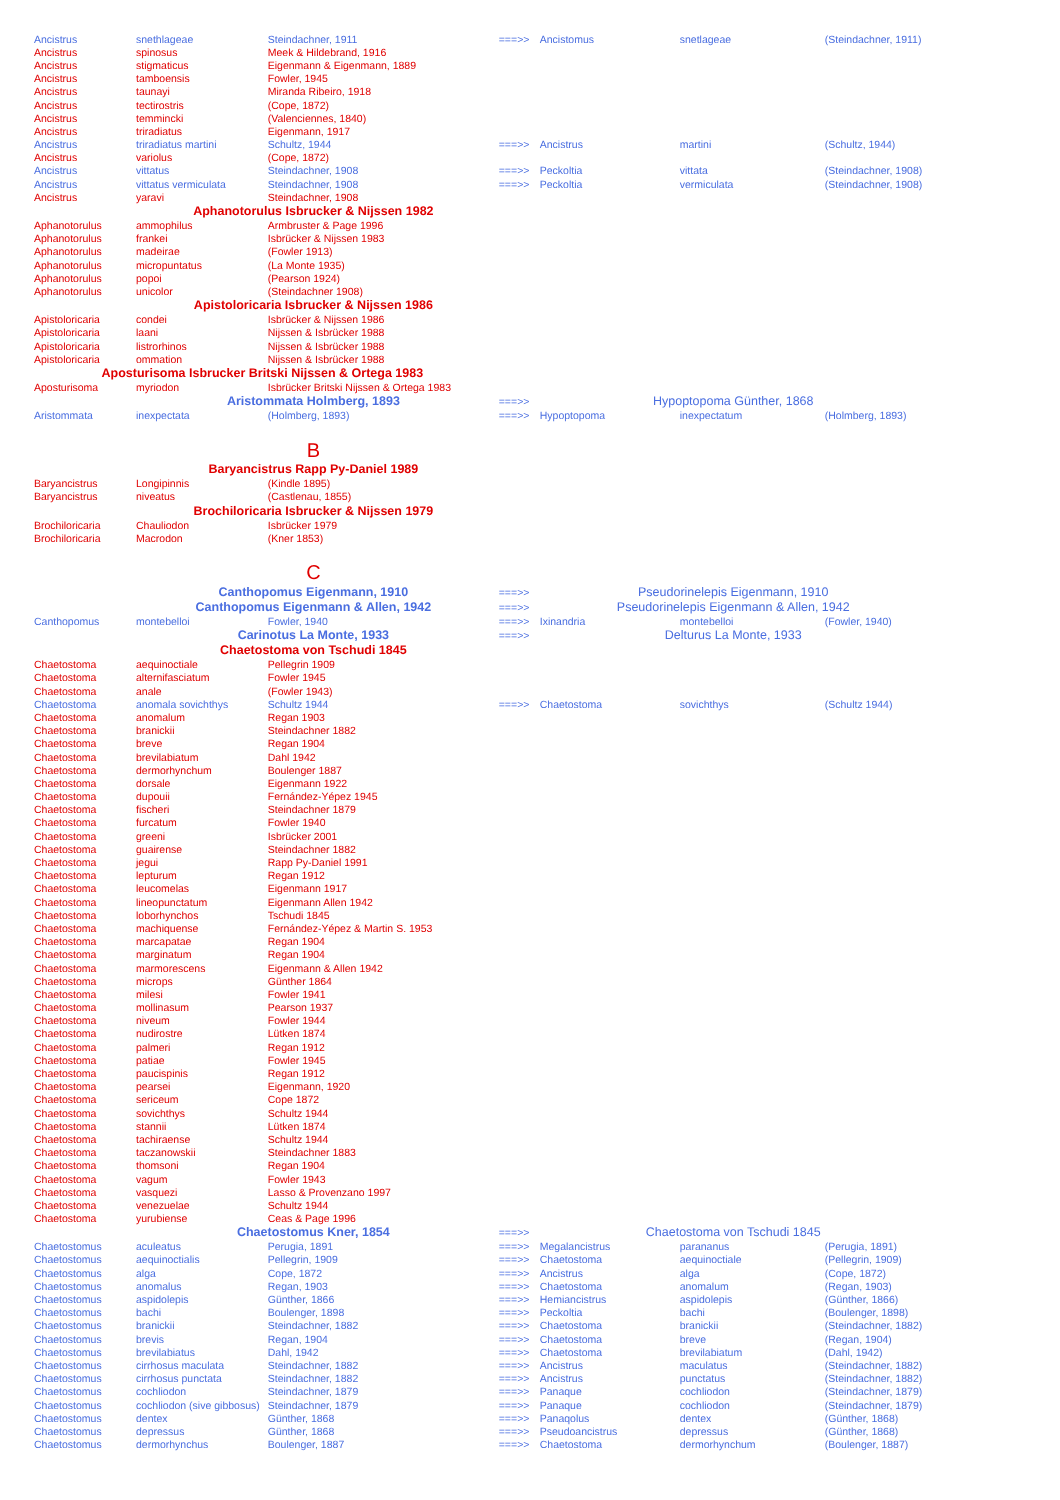| Ancistrus | snethlageae | Steindachner, 1911 | ===>> | Ancistomus | snetlageae | (Steindachner, 1911) |
| Ancistrus | spinosus | Meek & Hildebrand, 1916 | | | | |
| Ancistrus | stigmaticus | Eigenmann & Eigenmann, 1889 | | | | |
| Ancistrus | tamboensis | Fowler, 1945 | | | | |
| Ancistrus | taunayi | Miranda Ribeiro, 1918 | | | | |
| Ancistrus | tectirostris | (Cope, 1872) | | | | |
| Ancistrus | temmincki | (Valenciennes, 1840) | | | | |
| Ancistrus | triradiatus | Eigenmann, 1917 | | | | |
| Ancistrus | triradiatus martini | Schultz, 1944 | ===>> | Ancistrus | martini | (Schultz, 1944) |
| Ancistrus | variolus | (Cope, 1872) | | | | |
| Ancistrus | vittatus | Steindachner, 1908 | ===>> | Peckoltia | vittata | (Steindachner, 1908) |
| Ancistrus | vittatus vermiculata | Steindachner, 1908 | ===>> | Peckoltia | vermiculata | (Steindachner, 1908) |
| Ancistrus | yaravi | Steindachner, 1908 | | | | |
| | Aphanotorulus Isbrucker & Nijssen 1982 | | | | | |
| Aphanotorulus | ammophilus | Armbruster & Page 1996 | | | | |
| Aphanotorulus | frankei | Isbrücker & Nijssen 1983 | | | | |
| Aphanotorulus | madeirae | (Fowler 1913) | | | | |
| Aphanotorulus | micropuntatus | (La Monte 1935) | | | | |
| Aphanotorulus | popoi | (Pearson 1924) | | | | |
| Aphanotorulus | unicolor | (Steindachner 1908) | | | | |
| | Apistoloricaria Isbrucker & Nijssen 1986 | | | | | |
| Apistoloricaria | condei | Isbrücker & Nijssen 1986 | | | | |
| Apistoloricaria | laani | Nijssen & Isbrücker 1988 | | | | |
| Apistoloricaria | listrorhinos | Nijssen & Isbrücker 1988 | | | | |
| Apistoloricaria | ommation | Nijssen & Isbrücker 1988 | | | | |
| Aposturisoma Isbrucker Britski Nijssen & Ortega 1983 | | | | | | |
| Aposturisoma | myriodon | Isbrücker Britski Nijssen & Ortega 1983 | | | | |
| | Aristommata Holmberg, 1893 | | ===>> | Hypoptopoma Günther, 1868 | | |
| Aristommata | inexpectata | (Holmberg, 1893) | ===>> | Hypoptopoma | inexpectatum | (Holmberg, 1893) |
| | B | | | | | |
| | Baryancistrus Rapp Py-Daniel 1989 | | | | | |
| Baryancistrus | Longipinnis | (Kindle 1895) | | | | |
| Baryancistrus | niveatus | (Castlenau, 1855) | | | | |
| | Brochiloricaria Isbrucker & Nijssen 1979 | | | | | |
| Brochiloricaria | Chauliodon | Isbrücker 1979 | | | | |
| Brochiloricaria | Macrodon | (Kner 1853) | | | | |
| | C | | | | | |
| | Canthopomus Eigenmann, 1910 | | ===>> | Pseudorinelepis Eigenmann, 1910 | | |
| | Canthopomus Eigenmann & Allen, 1942 | | ===>> | Pseudorinelepis Eigenmann & Allen, 1942 | | |
| Canthopomus | montebelloi | Fowler, 1940 | ===>> | Ixinandria | montebelloi | (Fowler, 1940) |
| | Carinotus La Monte, 1933 | | ===>> | Delturus La Monte, 1933 | | |
| | Chaetostoma von Tschudi 1845 | | | | | |
| Chaetostoma | aequinoctiale | Pellegrin 1909 | | | | |
| Chaetostoma | alternifasciatum | Fowler 1945 | | | | |
| Chaetostoma | anale | (Fowler 1943) | | | | |
| Chaetostoma | anomala sovichthys | Schultz 1944 | ===>> | Chaetostoma | sovichthys | (Schultz 1944) |
| Chaetostoma | anomalum | Regan 1903 | | | | |
| Chaetostoma | branickii | Steindachner 1882 | | | | |
| Chaetostoma | breve | Regan 1904 | | | | |
| Chaetostoma | brevilabiatum | Dahl 1942 | | | | |
| Chaetostoma | dermorhynchum | Boulenger 1887 | | | | |
| Chaetostoma | dorsale | Eigenmann 1922 | | | | |
| Chaetostoma | dupouii | Fernández-Yépez 1945 | | | | |
| Chaetostoma | fischeri | Steindachner 1879 | | | | |
| Chaetostoma | furcatum | Fowler 1940 | | | | |
| Chaetostoma | greeni | Isbrücker 2001 | | | | |
| Chaetostoma | guairense | Steindachner 1882 | | | | |
| Chaetostoma | jegui | Rapp Py-Daniel 1991 | | | | |
| Chaetostoma | lepturum | Regan 1912 | | | | |
| Chaetostoma | leucomelas | Eigenmann 1917 | | | | |
| Chaetostoma | lineopunctatum | Eigenmann Allen 1942 | | | | |
| Chaetostoma | loborhynchos | Tschudi 1845 | | | | |
| Chaetostoma | machiquense | Fernández-Yépez & Martin S. 1953 | | | | |
| Chaetostoma | marcapatae | Regan 1904 | | | | |
| Chaetostoma | marginatum | Regan 1904 | | | | |
| Chaetostoma | marmorescens | Eigenmann & Allen 1942 | | | | |
| Chaetostoma | microps | Günther 1864 | | | | |
| Chaetostoma | milesi | Fowler 1941 | | | | |
| Chaetostoma | mollinasum | Pearson 1937 | | | | |
| Chaetostoma | niveum | Fowler 1944 | | | | |
| Chaetostoma | nudirostre | Lütken 1874 | | | | |
| Chaetostoma | palmeri | Regan 1912 | | | | |
| Chaetostoma | patiae | Fowler 1945 | | | | |
| Chaetostoma | paucispinis | Regan 1912 | | | | |
| Chaetostoma | pearsei | Eigenmann, 1920 | | | | |
| Chaetostoma | sericeum | Cope 1872 | | | | |
| Chaetostoma | sovichthys | Schultz 1944 | | | | |
| Chaetostoma | stannii | Lütken 1874 | | | | |
| Chaetostoma | tachiraense | Schultz 1944 | | | | |
| Chaetostoma | taczanowskii | Steindachner 1883 | | | | |
| Chaetostoma | thomsoni | Regan 1904 | | | | |
| Chaetostoma | vagum | Fowler 1943 | | | | |
| Chaetostoma | vasquezi | Lasso & Provenzano 1997 | | | | |
| Chaetostoma | venezuelae | Schultz 1944 | | | | |
| Chaetostoma | yurubiense | Ceas & Page 1996 | | | | |
| | Chaetostomus Kner, 1854 | | ===>> | Chaetostoma von Tschudi 1845 | | |
| Chaetostomus | aculeatus | Perugia, 1891 | ===>> | Megalancistrus | parananus | (Perugia, 1891) |
| Chaetostomus | aequinoctialis | Pellegrin, 1909 | ===>> | Chaetostoma | aequinoctiale | (Pellegrin, 1909) |
| Chaetostomus | alga | Cope, 1872 | ===>> | Ancistrus | alga | (Cope, 1872) |
| Chaetostomus | anomalus | Regan, 1903 | ===>> | Chaetostoma | anomalum | (Regan, 1903) |
| Chaetostomus | aspidolepis | Günther, 1866 | ===>> | Hemiancistrus | aspidolepis | (Günther, 1866) |
| Chaetostomus | bachi | Boulenger, 1898 | ===>> | Peckoltia | bachi | (Boulenger, 1898) |
| Chaetostomus | branickii | Steindachner, 1882 | ===>> | Chaetostoma | branickii | (Steindachner, 1882) |
| Chaetostomus | brevis | Regan, 1904 | ===>> | Chaetostoma | breve | (Regan, 1904) |
| Chaetostomus | brevilabiatus | Dahl, 1942 | ===>> | Chaetostoma | brevilabiatum | (Dahl, 1942) |
| Chaetostomus | cirrhosus maculata | Steindachner, 1882 | ===>> | Ancistrus | maculatus | (Steindachner, 1882) |
| Chaetostomus | cirrhosus punctata | Steindachner, 1882 | ===>> | Ancistrus | punctatus | (Steindachner, 1882) |
| Chaetostomus | cochliodon | Steindachner, 1879 | ===>> | Panaque | cochliodon | (Steindachner, 1879) |
| Chaetostomus | cochliodon (sive gibbosus) | Steindachner, 1879 | ===>> | Panaque | cochliodon | (Steindachner, 1879) |
| Chaetostomus | dentex | Günther, 1868 | ===>> | Panaqolus | dentex | (Günther, 1868) |
| Chaetostomus | depressus | Günther, 1868 | ===>> | Pseudoancistrus | depressus | (Günther, 1868) |
| Chaetostomus | dermorhynchus | Boulenger, 1887 | ===>> | Chaetostoma | dermorhynchum | (Boulenger, 1887) |